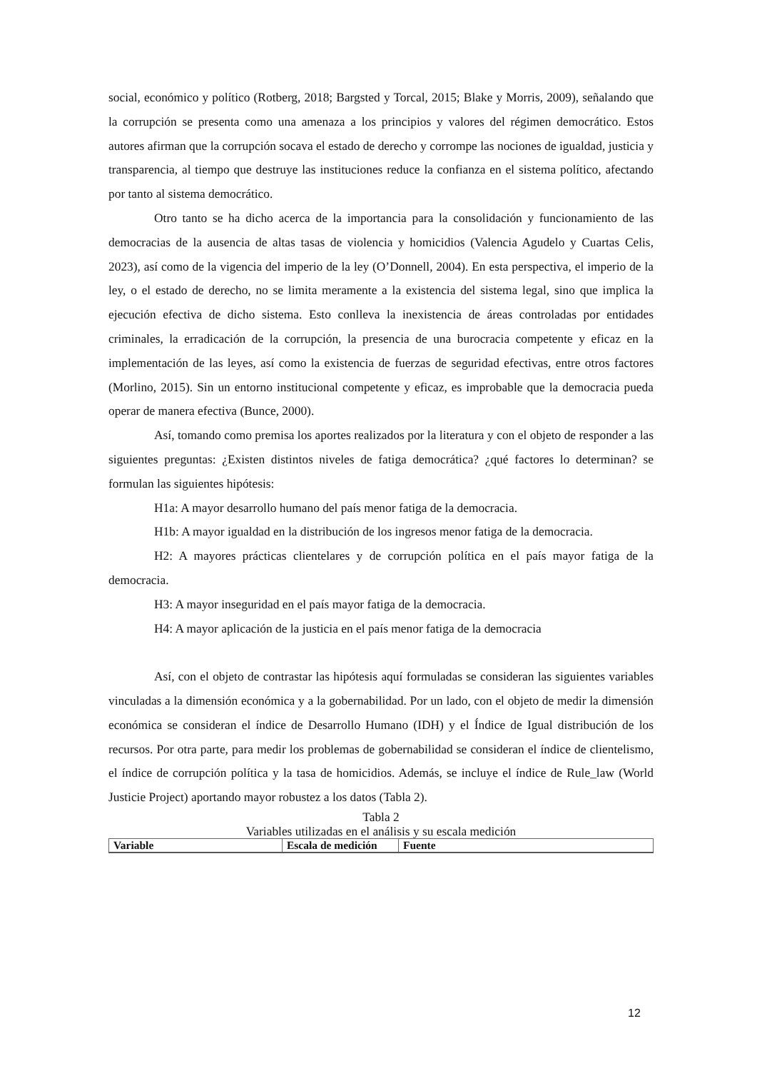social, económico y político (Rotberg, 2018; Bargsted y Torcal, 2015; Blake y Morris, 2009), señalando que la corrupción se presenta como una amenaza a los principios y valores del régimen democrático. Estos autores afirman que la corrupción socava el estado de derecho y corrompe las nociones de igualdad, justicia y transparencia, al tiempo que destruye las instituciones reduce la confianza en el sistema político, afectando por tanto al sistema democrático.
Otro tanto se ha dicho acerca de la importancia para la consolidación y funcionamiento de las democracias de la ausencia de altas tasas de violencia y homicidios (Valencia Agudelo y Cuartas Celis, 2023), así como de la vigencia del imperio de la ley (O’Donnell, 2004). En esta perspectiva, el imperio de la ley, o el estado de derecho, no se limita meramente a la existencia del sistema legal, sino que implica la ejecución efectiva de dicho sistema. Esto conlleva la inexistencia de áreas controladas por entidades criminales, la erradicación de la corrupción, la presencia de una burocracia competente y eficaz en la implementación de las leyes, así como la existencia de fuerzas de seguridad efectivas, entre otros factores (Morlino, 2015). Sin un entorno institucional competente y eficaz, es improbable que la democracia pueda operar de manera efectiva (Bunce, 2000).
Así, tomando como premisa los aportes realizados por la literatura y con el objeto de responder a las siguientes preguntas: ¿Existen distintos niveles de fatiga democrática? ¿qué factores lo determinan? se formulan las siguientes hipótesis:
H1a: A mayor desarrollo humano del país menor fatiga de la democracia.
H1b: A mayor igualdad en la distribución de los ingresos menor fatiga de la democracia.
H2: A mayores prácticas clientelares y de corrupción política en el país mayor fatiga de la democracia.
H3: A mayor inseguridad en el país mayor fatiga de la democracia.
H4: A mayor aplicación de la justicia en el país menor fatiga de la democracia
Así, con el objeto de contrastar las hipótesis aquí formuladas se consideran las siguientes variables vinculadas a la dimensión económica y a la gobernabilidad. Por un lado, con el objeto de medir la dimensión económica se consideran el índice de Desarrollo Humano (IDH) y el Índice de Igual distribución de los recursos. Por otra parte, para medir los problemas de gobernabilidad se consideran el índice de clientelismo, el índice de corrupción política y la tasa de homicidios. Además, se incluye el índice de Rule_law (World Justicie Project) aportando mayor robustez a los datos (Tabla 2).
Tabla 2
Variables utilizadas en el análisis y su escala medición
| Variable | Escala de medición | Fuente |
| --- | --- | --- |
12